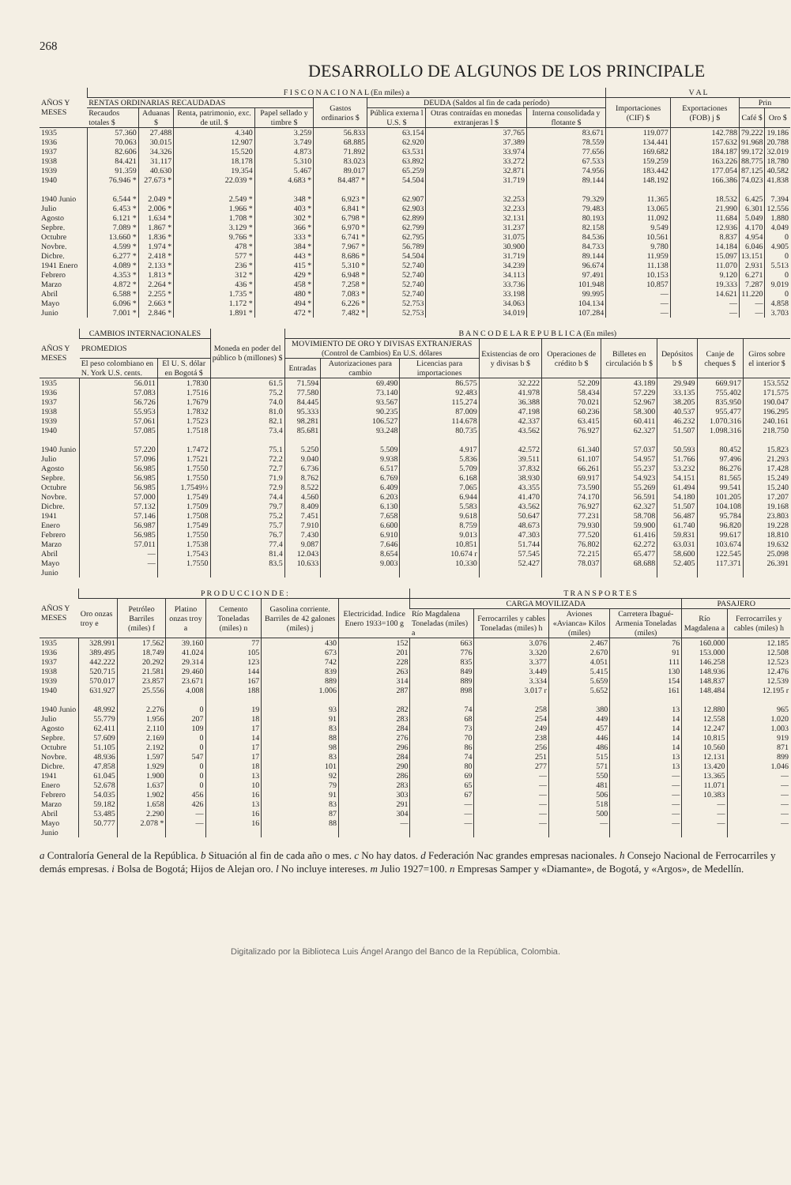268
DESARROLLO DE ALGUNOS DE LOS PRINCIPALE
| AÑOS Y MESES | F I S C O N A C I O N A L (En miles) a | | | | | | | | V A L | | | |
| --- | --- | --- | --- | --- | --- | --- | --- | --- | --- | --- | --- | --- |
| | RENTAS ORDINARIAS RECAUDADAS | | | | Gastos ordinarios $ | DEUDA (Saldos al fin de cada período) | | | Importaciones (CIF) $ | Exportaciones (FOB) j $ | Prin | |
| | Recaudos totales $ | Aduanas $ | Renta, patrimonio, exc. de util. $ | Papel sellado y timbre $ | | Pública externa l U.S. $ | Otras contraídas en monedas extranjeras l $ | Interna consolidada y flotante $ | | | Café $ | Oro $ |
| 1935 1936 1937 1938 1939 1940 1940 Junio Julio Agosto Sepbre. Octubre Novbre. Dicbre. 1941 Enero Febrero Marzo Abril Mayo Junio | 57.360 70.063 82.606 84.421 91.359 76.946 * 6.544 * 6.453 * 6.121 * 7.089 * 13.660 * 4.599 * 6.277 * 4.089 * 4.353 * 4.872 * 6.588 * 6.096 * 7.001 * | 27.488 30.015 34.326 31.117 40.630 27.673 * 2.049 * 2.006 * 1.634 * 1.867 * 1.836 * 1.974 * 2.418 * 2.133 * 1.813 * 2.264 * 2.255 * 2.663 * 2.846 * | 4.340 12.907 15.520 18.178 19.354 22.039 * 2.549 * 1.966 * 1.708 * 3.129 * 9.766 * 478 * 577 * 236 * 312 * 436 * 1.735 * 1.172 * 1.891 * | 3.259 3.749 4.873 5.310 5.467 4.683 * 348 * 403 * 302 * 366 * 333 * 384 * 443 * 415 * 429 * 458 * 480 * 494 * 472 * | 56.833 68.885 71.892 83.023 89.017 84.487 * 6.923 * 6.841 * 6.798 * 6.970 * 6.741 * 7.967 * 8.686 * 5.310 * 6.948 * 7.258 * 7.083 * 6.226 * 7.482 * | 63.154 62.920 63.531 63.892 65.259 54.504 62.907 62.903 62.899 62.799 62.795 56.789 54.504 52.740 52.740 52.740 52.740 52.753 52.753 | 37.765 37.389 33.974 33.272 32.871 31.719 32.253 32.233 32.131 31.237 31.075 30.900 31.719 34.239 34.113 33.736 33.198 34.063 34.019 | 83.671 78.559 77.656 67.533 74.956 89.144 79.329 79.483 80.193 82.158 84.536 84.733 89.144 96.674 97.491 101.948 99.995 104.134 107.284 | 119.077 134.441 169.682 159.259 183.442 148.192 11.365 13.065 11.092 9.549 10.561 9.780 11.959 11.138 10.153 10.857 — — — | 142.788 157.632 184.187 163.226 177.054 166.386 18.532 21.990 11.684 12.936 8.837 14.184 15.097 11.070 9.120 19.333 14.621 — — | 79.222 91.968 99.172 88.775 87.125 74.023 6.425 6.301 5.049 4.170 4.954 6.046 13.151 2.931 6.271 7.287 11.220 — — | 19.186 20.788 32.019 18.780 40.582 41.838 7.394 12.556 1.880 4.049 0 4.905 0 5.513 0 9.019 0 4.858 3.703 |
| AÑOS Y MESES | CAMBIOS INTERNACIONALES | | Moneda en poder del público b (millones) $ | B A N C O D E L A R E P U B L I C A (En miles) | | | | | | | | |
| --- | --- | --- | --- | --- | --- | --- | --- | --- | --- | --- | --- | --- |
| | PROMEDIOS | | | MOVIMIENTO DE ORO Y DIVISAS EXTRANJERAS (Control de Cambios) En U.S. dólares | | | Existencias de oro y divisas b $ | Operaciones de crédito b $ | Billetes en circulación b $ | Depósitos b $ | Canje de cheques $ | Giros sobre el interior $ |
| | El peso colombiano en N. York U.S. cents. | El U. S. dólar en Bogotá $ | | Entradas | Autorizaciones para cambio | Licencias para importaciones | | | | | | |
| 1935 1936 1937 1938 1939 1940 1940 Junio Julio Agosto Sepbre. Octubre Novbre. Dicbre. 1941 Enero Febrero Marzo Abril Mayo Junio | 56.011 57.083 56.726 55.953 57.061 57.085 57.220 57.096 56.985 56.985 56.985 57.000 57.132 57.146 56.987 56.985 57.011 — — | 1.7830 1.7516 1.7679 1.7832 1.7523 1.7518 1.7472 1.7521 1.7550 1.7550 1.7549½ 1.7549 1.7509 1.7508 1.7549 1.7550 1.7538 1.7543 1.7550 | 61.5 75.2 74.0 81.0 82.1 73.4 75.1 72.2 72.7 71.9 72.9 74.4 79.7 75.2 75.7 76.7 77.4 81.4 83.5 | 71.594 77.580 84.445 95.333 98.281 85.681 5.250 9.040 6.736 8.762 8.522 4.560 8.409 7.451 7.910 7.430 9.087 12.043 10.633 | 69.490 73.140 93.567 90.235 106.527 93.248 5.509 9.938 6.517 6.769 6.409 6.203 6.130 7.658 6.600 6.910 7.646 8.654 9.003 | 86.575 92.483 115.274 87.009 114.678 80.735 4.917 5.836 5.709 6.168 7.065 6.944 5.583 9.618 8.759 9.013 10.851 10.674 r 10.330 | 32.222 41.978 36.388 47.198 42.337 43.562 42.572 39.511 37.832 38.930 43.355 41.470 43.562 50.647 48.673 47.303 51.744 57.545 52.427 | 52.209 58.434 70.021 60.236 63.415 76.927 61.340 61.107 66.261 69.917 73.590 74.170 76.927 77.231 79.930 77.520 76.802 72.215 78.037 | 43.189 57.229 52.967 58.300 60.411 62.327 57.037 54.957 55.237 54.923 55.269 56.591 62.327 58.708 59.900 61.416 62.272 65.477 68.688 | 29.949 33.135 38.205 40.537 46.232 51.507 50.593 51.766 53.232 54.151 61.494 54.180 51.507 56.487 61.740 59.831 63.031 58.600 52.405 | 669.917 755.402 835.950 955.477 1.070.316 1.098.316 80.452 97.496 86.276 81.565 99.541 101.205 104.108 95.784 96.820 99.617 103.674 122.545 117.371 | 153.552 171.575 190.047 196.295 240.161 218.750 15.823 21.293 17.428 15.249 15.240 17.207 19.168 23.803 19.228 18.810 19.632 25.098 26.391 |
| AÑOS Y MESES | P R O D U C C I O N D E : | | | | | | T R A N S P O R T E S | | | | | |
| --- | --- | --- | --- | --- | --- | --- | --- | --- | --- | --- | --- | --- |
| | Oro onzas troy e | Petróleo Barriles (miles) f | Platino onzas troy a | Cemento Toneladas (miles) n | Gasolina corriente. Barriles de 42 galones (miles) j | Electricidad. Indice Enero 1933=100 g | CARGA MOVILIZADA | | | | PASAJERO | |
| | | | | | | | Río Magdalena Toneladas (miles) a | Ferrocarriles y cables Toneladas (miles) h | Aviones «Avianca» Kilos (miles) | Carretera Ibagué-Armenia Toneladas (miles) | Río Magdalena a | Ferrocarriles y cables (miles) h |
| 1935 1936 1937 1938 1939 1940 1940 Junio Julio Agosto Sepbre. Octubre Novbre. Dicbre. 1941 Enero Febrero Marzo Abril Mayo Junio | 328.991 389.495 442.222 520.715 570.017 631.927 48.992 55.779 62.411 57.609 51.105 48.936 47.858 61.045 52.678 54.035 59.182 53.485 50.777 | 17.562 18.749 20.292 21.581 23.857 25.556 2.276 1.956 2.110 2.169 2.192 1.597 1.929 1.900 1.637 1.902 1.658 2.290 2.078 * | 39.160 41.024 29.314 29.460 23.671 4.008 0 207 109 0 0 547 0 0 0 456 426 — — | 77 105 123 144 167 188 19 18 17 14 17 17 18 13 10 16 13 16 16 | 430 673 742 839 889 1.006 93 91 83 88 98 83 101 92 79 91 83 87 88 | 152 201 228 263 314 287 282 283 284 276 296 284 290 286 283 303 291 304 — | 663 776 835 849 889 898 74 68 73 70 86 74 80 69 65 67 — — — | 3.076 3.320 3.377 3.449 3.334 3.017 r 258 254 249 238 256 251 277 — — — — — — | 2.467 2.670 4.051 5.415 5.659 5.652 380 449 457 446 486 515 571 550 481 506 518 500 — | 76 91 111 130 154 161 13 14 14 14 14 13 13 — — — — — — | 160.000 153.000 146.258 148.936 148.837 148.484 12.880 12.558 12.247 10.815 10.560 12.131 13.420 13.365 11.071 10.383 — — — | 12.185 12.508 12.523 12.476 12.539 12.195 r 965 1.020 1.003 919 871 899 1.046 — — — — — — |
a Contraloría General de la República. b Situación al fin de cada año o mes. c No hay datos. d Federación Nac grandes empresas nacionales. h Consejo Nacional de Ferrocarriles y demás empresas. i Bolsa de Bogotá; Hijos de Alejan oro. l No incluye intereses. m Julio 1927=100. n Empresas Samper y «Diamante», de Bogotá, y «Argos», de Medellín.
Digitalizado por la Biblioteca Luis Ángel Arango del Banco de la República, Colombia.